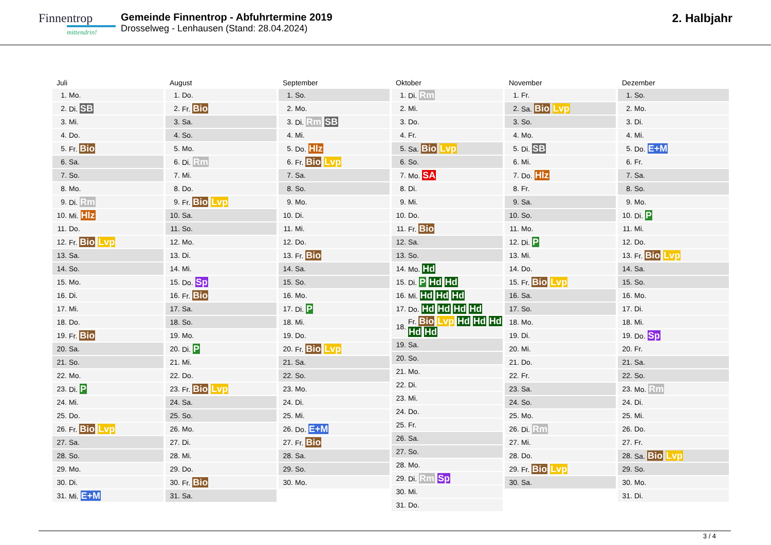Finnentrop
mittendrin!
Gemeinde Finnentrop - Abfuhrtermine 2019
Drosselweg - Lenhausen (Stand: 28.04.2024)
2. Halbjahr
Juli
| 1. | Mo. |
| 2. | Di. SB |
| 3. | Mi. |
| 4. | Do. |
| 5. | Fr. Bio |
| 6. | Sa. |
| 7. | So. |
| 8. | Mo. |
| 9. | Di. Rm |
| 10. | Mi. Hlz |
| 11. | Do. |
| 12. | Fr. Bio Lvp |
| 13. | Sa. |
| 14. | So. |
| 15. | Mo. |
| 16. | Di. |
| 17. | Mi. |
| 18. | Do. |
| 19. | Fr. Bio |
| 20. | Sa. |
| 21. | So. |
| 22. | Mo. |
| 23. | Di. P |
| 24. | Mi. |
| 25. | Do. |
| 26. | Fr. Bio Lvp |
| 27. | Sa. |
| 28. | So. |
| 29. | Mo. |
| 30. | Di. |
| 31. | Mi. E+M |
August
| 1. | Do. |
| 2. | Fr. Bio |
| 3. | Sa. |
| 4. | So. |
| 5. | Mo. |
| 6. | Di. Rm |
| 7. | Mi. |
| 8. | Do. |
| 9. | Fr. Bio Lvp |
| 10. | Sa. |
| 11. | So. |
| 12. | Mo. |
| 13. | Di. |
| 14. | Mi. |
| 15. | Do. Sp |
| 16. | Fr. Bio |
| 17. | Sa. |
| 18. | So. |
| 19. | Mo. |
| 20. | Di. P |
| 21. | Mi. |
| 22. | Do. |
| 23. | Fr. Bio Lvp |
| 24. | Sa. |
| 25. | So. |
| 26. | Mo. |
| 27. | Di. |
| 28. | Mi. |
| 29. | Do. |
| 30. | Fr. Bio |
| 31. | Sa. |
September
| 1. | So. |
| 2. | Mo. |
| 3. | Di. Rm SB |
| 4. | Mi. |
| 5. | Do. Hlz |
| 6. | Fr. Bio Lvp |
| 7. | Sa. |
| 8. | So. |
| 9. | Mo. |
| 10. | Di. |
| 11. | Mi. |
| 12. | Do. |
| 13. | Fr. Bio |
| 14. | Sa. |
| 15. | So. |
| 16. | Mo. |
| 17. | Di. P |
| 18. | Mi. |
| 19. | Do. |
| 20. | Fr. Bio Lvp |
| 21. | Sa. |
| 22. | So. |
| 23. | Mo. |
| 24. | Di. |
| 25. | Mi. |
| 26. | Do. E+M |
| 27. | Fr. Bio |
| 28. | Sa. |
| 29. | So. |
| 30. | Mo. |
Oktober
| 1. | Di. Rm |
| 2. | Mi. |
| 3. | Do. |
| 4. | Fr. |
| 5. | Sa. Bio Lvp |
| 6. | So. |
| 7. | Mo. SA |
| 8. | Di. |
| 9. | Mi. |
| 10. | Do. |
| 11. | Fr. Bio |
| 12. | Sa. |
| 13. | So. |
| 14. | Mo. Hd |
| 15. | Di. P Hd Hd |
| 16. | Mi. Hd Hd Hd |
| 17. | Do. Hd Hd Hd Hd |
| 18. | Fr. Bio Lvp Hd Hd Hd Hd Hd |
| 19. | Sa. |
| 20. | So. |
| 21. | Mo. |
| 22. | Di. |
| 23. | Mi. |
| 24. | Do. |
| 25. | Fr. |
| 26. | Sa. |
| 27. | So. |
| 28. | Mo. |
| 29. | Di. Rm Sp |
| 30. | Mi. |
| 31. | Do. |
November
| 1. | Fr. |
| 2. | Sa. Bio Lvp |
| 3. | So. |
| 4. | Mo. |
| 5. | Di. SB |
| 6. | Mi. |
| 7. | Do. Hlz |
| 8. | Fr. |
| 9. | Sa. |
| 10. | So. |
| 11. | Mo. |
| 12. | Di. P |
| 13. | Mi. |
| 14. | Do. |
| 15. | Fr. Bio Lvp |
| 16. | Sa. |
| 17. | So. |
| 18. | Mo. |
| 19. | Di. |
| 20. | Mi. |
| 21. | Do. |
| 22. | Fr. |
| 23. | Sa. |
| 24. | So. |
| 25. | Mo. |
| 26. | Di. Rm |
| 27. | Mi. |
| 28. | Do. |
| 29. | Fr. Bio Lvp |
| 30. | Sa. |
Dezember
| 1. | So. |
| 2. | Mo. |
| 3. | Di. |
| 4. | Mi. |
| 5. | Do. E+M |
| 6. | Fr. |
| 7. | Sa. |
| 8. | So. |
| 9. | Mo. |
| 10. | Di. P |
| 11. | Mi. |
| 12. | Do. |
| 13. | Fr. Bio Lvp |
| 14. | Sa. |
| 15. | So. |
| 16. | Mo. |
| 17. | Di. |
| 18. | Mi. |
| 19. | Do. Sp |
| 20. | Fr. |
| 21. | Sa. |
| 22. | So. |
| 23. | Mo. Rm |
| 24. | Di. |
| 25. | Mi. |
| 26. | Do. |
| 27. | Fr. |
| 28. | Sa. Bio Lvp |
| 29. | So. |
| 30. | Mo. |
| 31. | Di. |
3 / 4